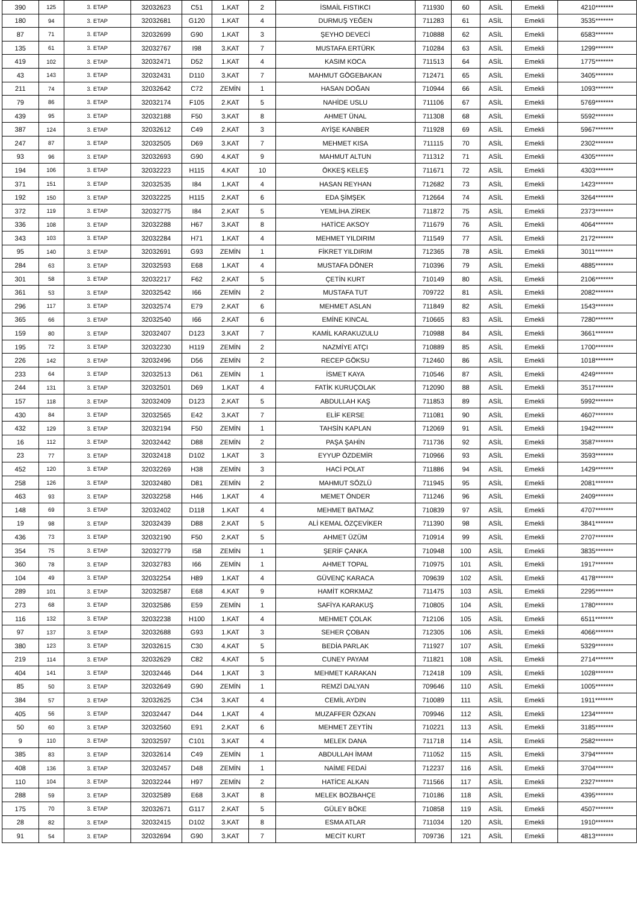| 390 | 125 | 3. ETAP | 32032623 | C51 | 1.KAT | 2 | İSMAİL FISTIKCI | 711930 | 60 | ASİL | Emekli | 4210******* |
| 180 | 94 | 3. ETAP | 32032681 | G120 | 1.KAT | 4 | DURMUŞ YEĞEN | 711283 | 61 | ASİL | Emekli | 3535******* |
| 87 | 71 | 3. ETAP | 32032699 | G90 | 1.KAT | 3 | ŞEYHO DEVECİ | 710888 | 62 | ASİL | Emekli | 6583******* |
| 135 | 61 | 3. ETAP | 32032767 | I98 | 3.KAT | 7 | MUSTAFA ERTÜRK | 710284 | 63 | ASİL | Emekli | 1299******* |
| 419 | 102 | 3. ETAP | 32032471 | D52 | 1.KAT | 4 | KASIM KOCA | 711513 | 64 | ASİL | Emekli | 1775******* |
| 43 | 143 | 3. ETAP | 32032431 | D110 | 3.KAT | 7 | MAHMUT GÖGEBAKAN | 712471 | 65 | ASİL | Emekli | 3405******* |
| 211 | 74 | 3. ETAP | 32032642 | C72 | ZEMİN | 1 | HASAN DOĞAN | 710944 | 66 | ASİL | Emekli | 1093******* |
| 79 | 86 | 3. ETAP | 32032174 | F105 | 2.KAT | 5 | NAHİDE USLU | 711106 | 67 | ASİL | Emekli | 5769******* |
| 439 | 95 | 3. ETAP | 32032188 | F50 | 3.KAT | 8 | AHMET ÜNAL | 711308 | 68 | ASİL | Emekli | 5592******* |
| 387 | 124 | 3. ETAP | 32032612 | C49 | 2.KAT | 3 | AYİŞE KANBER | 711928 | 69 | ASİL | Emekli | 5967******* |
| 247 | 87 | 3. ETAP | 32032505 | D69 | 3.KAT | 7 | MEHMET KISA | 711115 | 70 | ASİL | Emekli | 2302******* |
| 93 | 96 | 3. ETAP | 32032693 | G90 | 4.KAT | 9 | MAHMUT ALTUN | 711312 | 71 | ASİL | Emekli | 4305******* |
| 194 | 106 | 3. ETAP | 32032223 | H115 | 4.KAT | 10 | ÖKKEŞ KELEŞ | 711671 | 72 | ASİL | Emekli | 4303******* |
| 371 | 151 | 3. ETAP | 32032535 | I84 | 1.KAT | 4 | HASAN REYHAN | 712682 | 73 | ASİL | Emekli | 1423******* |
| 192 | 150 | 3. ETAP | 32032225 | H115 | 2.KAT | 6 | EDA ŞİMŞEK | 712664 | 74 | ASİL | Emekli | 3264******* |
| 372 | 119 | 3. ETAP | 32032775 | I84 | 2.KAT | 5 | YEMLİHA ZİREK | 711872 | 75 | ASİL | Emekli | 2373******* |
| 336 | 108 | 3. ETAP | 32032288 | H67 | 3.KAT | 8 | HATİCE AKSOY | 711679 | 76 | ASİL | Emekli | 4064******* |
| 343 | 103 | 3. ETAP | 32032284 | H71 | 1.KAT | 4 | MEHMET YILDIRIM | 711549 | 77 | ASİL | Emekli | 2172******* |
| 95 | 140 | 3. ETAP | 32032691 | G93 | ZEMİN | 1 | FİKRET YILDIRIM | 712365 | 78 | ASİL | Emekli | 3011******* |
| 284 | 63 | 3. ETAP | 32032593 | E68 | 1.KAT | 4 | MUSTAFA DÖNER | 710396 | 79 | ASİL | Emekli | 4885******* |
| 301 | 58 | 3. ETAP | 32032217 | F62 | 2.KAT | 5 | ÇETİN KURT | 710149 | 80 | ASİL | Emekli | 2106******* |
| 361 | 53 | 3. ETAP | 32032542 | I66 | ZEMİN | 2 | MUSTAFA TUT | 709722 | 81 | ASİL | Emekli | 2082******* |
| 296 | 117 | 3. ETAP | 32032574 | E79 | 2.KAT | 6 | MEHMET ASLAN | 711849 | 82 | ASİL | Emekli | 1543******* |
| 365 | 66 | 3. ETAP | 32032540 | I66 | 2.KAT | 6 | EMİNE KINCAL | 710665 | 83 | ASİL | Emekli | 7280******* |
| 159 | 80 | 3. ETAP | 32032407 | D123 | 3.KAT | 7 | KAMİL KARAKUZULU | 710988 | 84 | ASİL | Emekli | 3661******* |
| 195 | 72 | 3. ETAP | 32032230 | H119 | ZEMİN | 2 | NAZMİYE ATÇI | 710889 | 85 | ASİL | Emekli | 1700******* |
| 226 | 142 | 3. ETAP | 32032496 | D56 | ZEMİN | 2 | RECEP GÖKSU | 712460 | 86 | ASİL | Emekli | 1018******* |
| 233 | 64 | 3. ETAP | 32032513 | D61 | ZEMİN | 1 | İSMET KAYA | 710546 | 87 | ASİL | Emekli | 4249******* |
| 244 | 131 | 3. ETAP | 32032501 | D69 | 1.KAT | 4 | FATİK KURUÇOLAK | 712090 | 88 | ASİL | Emekli | 3517******* |
| 157 | 118 | 3. ETAP | 32032409 | D123 | 2.KAT | 5 | ABDULLAH KAŞ | 711853 | 89 | ASİL | Emekli | 5992******* |
| 430 | 84 | 3. ETAP | 32032565 | E42 | 3.KAT | 7 | ELİF KERSE | 711081 | 90 | ASİL | Emekli | 4607******* |
| 432 | 129 | 3. ETAP | 32032194 | F50 | ZEMİN | 1 | TAHSİN KAPLAN | 712069 | 91 | ASİL | Emekli | 1942******* |
| 16 | 112 | 3. ETAP | 32032442 | D88 | ZEMİN | 2 | PAŞA ŞAHİN | 711736 | 92 | ASİL | Emekli | 3587******* |
| 23 | 77 | 3. ETAP | 32032418 | D102 | 1.KAT | 3 | EYYUP ÖZDEMİR | 710966 | 93 | ASİL | Emekli | 3593******* |
| 452 | 120 | 3. ETAP | 32032269 | H38 | ZEMİN | 3 | HACİ POLAT | 711886 | 94 | ASİL | Emekli | 1429******* |
| 258 | 126 | 3. ETAP | 32032480 | D81 | ZEMİN | 2 | MAHMUT SÖZLÜ | 711945 | 95 | ASİL | Emekli | 2081******* |
| 463 | 93 | 3. ETAP | 32032258 | H46 | 1.KAT | 4 | MEMET ÖNDER | 711246 | 96 | ASİL | Emekli | 2409******* |
| 148 | 69 | 3. ETAP | 32032402 | D118 | 1.KAT | 4 | MEHMET BATMAZ | 710839 | 97 | ASİL | Emekli | 4707******* |
| 19 | 98 | 3. ETAP | 32032439 | D88 | 2.KAT | 5 | ALİ KEMAL ÖZÇEVİKER | 711390 | 98 | ASİL | Emekli | 3841******* |
| 436 | 73 | 3. ETAP | 32032190 | F50 | 2.KAT | 5 | AHMET ÜZÜM | 710914 | 99 | ASİL | Emekli | 2707******* |
| 354 | 75 | 3. ETAP | 32032779 | I58 | ZEMİN | 1 | ŞERİF ÇANKA | 710948 | 100 | ASİL | Emekli | 3835******* |
| 360 | 78 | 3. ETAP | 32032783 | I66 | ZEMİN | 1 | AHMET TOPAL | 710975 | 101 | ASİL | Emekli | 1917******* |
| 104 | 49 | 3. ETAP | 32032254 | H89 | 1.KAT | 4 | GÜVENÇ KARACA | 709639 | 102 | ASİL | Emekli | 4178******* |
| 289 | 101 | 3. ETAP | 32032587 | E68 | 4.KAT | 9 | HAMİT KORKMAZ | 711475 | 103 | ASİL | Emekli | 2295******* |
| 273 | 68 | 3. ETAP | 32032586 | E59 | ZEMİN | 1 | SAFİYA KARAKUŞ | 710805 | 104 | ASİL | Emekli | 1780******* |
| 116 | 132 | 3. ETAP | 32032238 | H100 | 1.KAT | 4 | MEHMET ÇOLAK | 712106 | 105 | ASİL | Emekli | 6511******* |
| 97 | 137 | 3. ETAP | 32032688 | G93 | 1.KAT | 3 | SEHER ÇOBAN | 712305 | 106 | ASİL | Emekli | 4066******* |
| 380 | 123 | 3. ETAP | 32032615 | C30 | 4.KAT | 5 | BEDİA PARLAK | 711927 | 107 | ASİL | Emekli | 5329******* |
| 219 | 114 | 3. ETAP | 32032629 | C82 | 4.KAT | 5 | CUNEY PAYAM | 711821 | 108 | ASİL | Emekli | 2714******* |
| 404 | 141 | 3. ETAP | 32032446 | D44 | 1.KAT | 3 | MEHMET KARAKAN | 712418 | 109 | ASİL | Emekli | 1028******* |
| 85 | 50 | 3. ETAP | 32032649 | G90 | ZEMİN | 1 | REMZİ DALYAN | 709646 | 110 | ASİL | Emekli | 1005******* |
| 384 | 57 | 3. ETAP | 32032625 | C34 | 3.KAT | 4 | CEMİL AYDIN | 710089 | 111 | ASİL | Emekli | 1911******* |
| 405 | 56 | 3. ETAP | 32032447 | D44 | 1.KAT | 4 | MUZAFFER ÖZKAN | 709946 | 112 | ASİL | Emekli | 1234******* |
| 50 | 60 | 3. ETAP | 32032560 | E91 | 2.KAT | 6 | MEHMET ZEYTİN | 710221 | 113 | ASİL | Emekli | 3185******* |
| 9 | 110 | 3. ETAP | 32032597 | C101 | 3.KAT | 4 | MELEK DANA | 711718 | 114 | ASİL | Emekli | 2582******* |
| 385 | 83 | 3. ETAP | 32032614 | C49 | ZEMİN | 1 | ABDULLAH İMAM | 711052 | 115 | ASİL | Emekli | 3794******* |
| 408 | 136 | 3. ETAP | 32032457 | D48 | ZEMİN | 1 | NAİME FEDAİ | 712237 | 116 | ASİL | Emekli | 3704******* |
| 110 | 104 | 3. ETAP | 32032244 | H97 | ZEMİN | 2 | HATİCE ALKAN | 711566 | 117 | ASİL | Emekli | 2327******* |
| 288 | 59 | 3. ETAP | 32032589 | E68 | 3.KAT | 8 | MELEK BOZBAHÇE | 710186 | 118 | ASİL | Emekli | 4395******* |
| 175 | 70 | 3. ETAP | 32032671 | G117 | 2.KAT | 5 | GÜLEY BÖKE | 710858 | 119 | ASİL | Emekli | 4507******* |
| 28 | 82 | 3. ETAP | 32032415 | D102 | 3.KAT | 8 | ESMA ATLAR | 711034 | 120 | ASİL | Emekli | 1910******* |
| 91 | 54 | 3. ETAP | 32032694 | G90 | 3.KAT | 7 | MECİT KURT | 709736 | 121 | ASİL | Emekli | 4813******* |